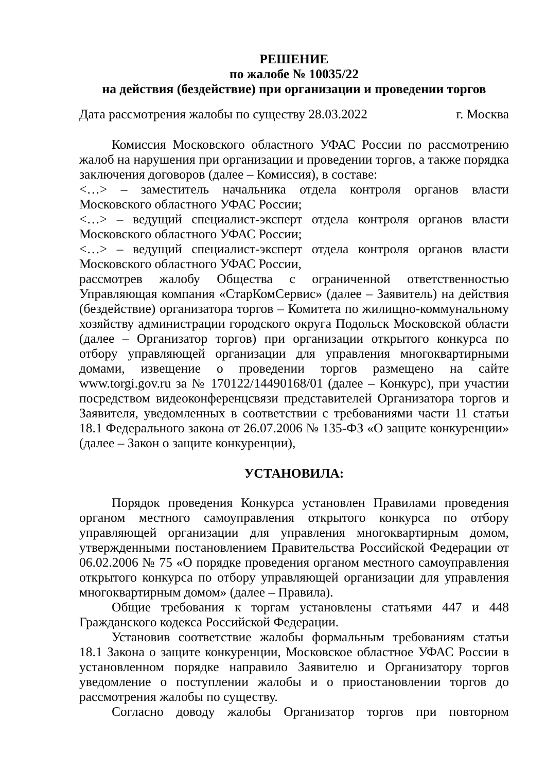РЕШЕНИЕ
по жалобе № 10035/22
на действия (бездействие) при организации и проведении торгов
Дата рассмотрения жалобы по существу 28.03.2022 г. Москва
Комиссия Московского областного УФАС России по рассмотрению жалоб на нарушения при организации и проведении торгов, а также порядка заключения договоров (далее – Комиссия), в составе:
<…> – заместитель начальника отдела контроля органов власти Московского областного УФАС России;
<…> – ведущий специалист-эксперт отдела контроля органов власти Московского областного УФАС России;
<…> – ведущий специалист-эксперт отдела контроля органов власти Московского областного УФАС России,
рассмотрев жалобу Общества с ограниченной ответственностью Управляющая компания «СтарКомСервис» (далее – Заявитель) на действия (бездействие) организатора торгов – Комитета по жилищно-коммунальному хозяйству администрации городского округа Подольск Московской области (далее – Организатор торгов) при организации открытого конкурса по отбору управляющей организации для управления многоквартирными домами, извещение о проведении торгов размещено на сайте www.torgi.gov.ru за № 170122/14490168/01 (далее – Конкурс), при участии посредством видеоконференцсвязи представителей Организатора торгов и Заявителя, уведомленных в соответствии с требованиями части 11 статьи 18.1 Федерального закона от 26.07.2006 № 135-ФЗ «О защите конкуренции» (далее – Закон о защите конкуренции),
УСТАНОВИЛА:
Порядок проведения Конкурса установлен Правилами проведения органом местного самоуправления открытого конкурса по отбору управляющей организации для управления многоквартирным домом, утвержденными постановлением Правительства Российской Федерации от 06.02.2006 № 75 «О порядке проведения органом местного самоуправления открытого конкурса по отбору управляющей организации для управления многоквартирным домом» (далее – Правила).
Общие требования к торгам установлены статьями 447 и 448 Гражданского кодекса Российской Федерации.
Установив соответствие жалобы формальным требованиям статьи 18.1 Закона о защите конкуренции, Московское областное УФАС России в установленном порядке направило Заявителю и Организатору торгов уведомление о поступлении жалобы и о приостановлении торгов до рассмотрения жалобы по существу.
Согласно доводу жалобы Организатор торгов при повторном